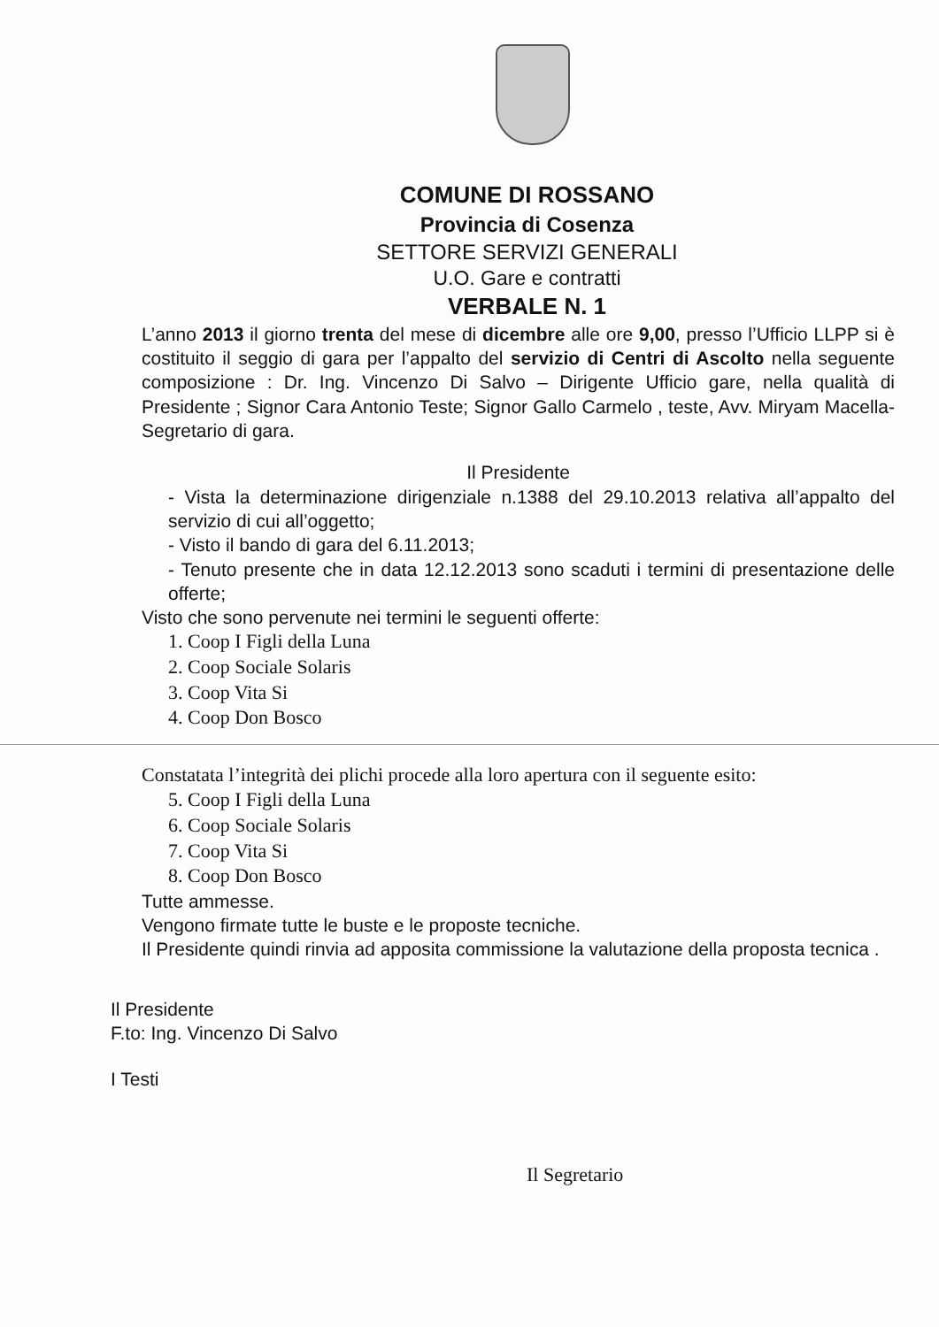COMUNE DI ROSSANO
Provincia di Cosenza
SETTORE SERVIZI GENERALI
U.O. Gare e contratti
VERBALE N. 1
L’anno 2013 il giorno trenta del mese di dicembre alle ore 9,00, presso l’Ufficio LLPP si è costituito il seggio di gara per l’appalto del servizio di Centri di Ascolto nella seguente composizione : Dr. Ing. Vincenzo Di Salvo – Dirigente Ufficio gare, nella qualità di Presidente ; Signor Cara Antonio Teste; Signor Gallo Carmelo , teste, Avv. Miryam Macella- Segretario di gara.
Il Presidente
- Vista la determinazione dirigenziale n.1388 del 29.10.2013 relativa all’appalto del servizio di cui all’oggetto;
- Visto il bando di gara del 6.11.2013;
- Tenuto presente che in data 12.12.2013 sono scaduti i termini di presentazione delle offerte;
Visto che sono pervenute nei termini le seguenti offerte:
1. Coop I Figli della Luna
2. Coop Sociale Solaris
3. Coop Vita Si
4. Coop Don Bosco
Constatata l’integrità dei plichi procede alla loro apertura con il seguente esito:
5. Coop I Figli della Luna
6. Coop Sociale Solaris
7. Coop Vita Si
8. Coop Don Bosco
Tutte ammesse.
Vengono firmate tutte le buste e le proposte tecniche.
Il Presidente quindi rinvia ad apposita commissione la valutazione della proposta tecnica .
Il Presidente
F.to: Ing. Vincenzo Di Salvo
I Testi
Il Segretario